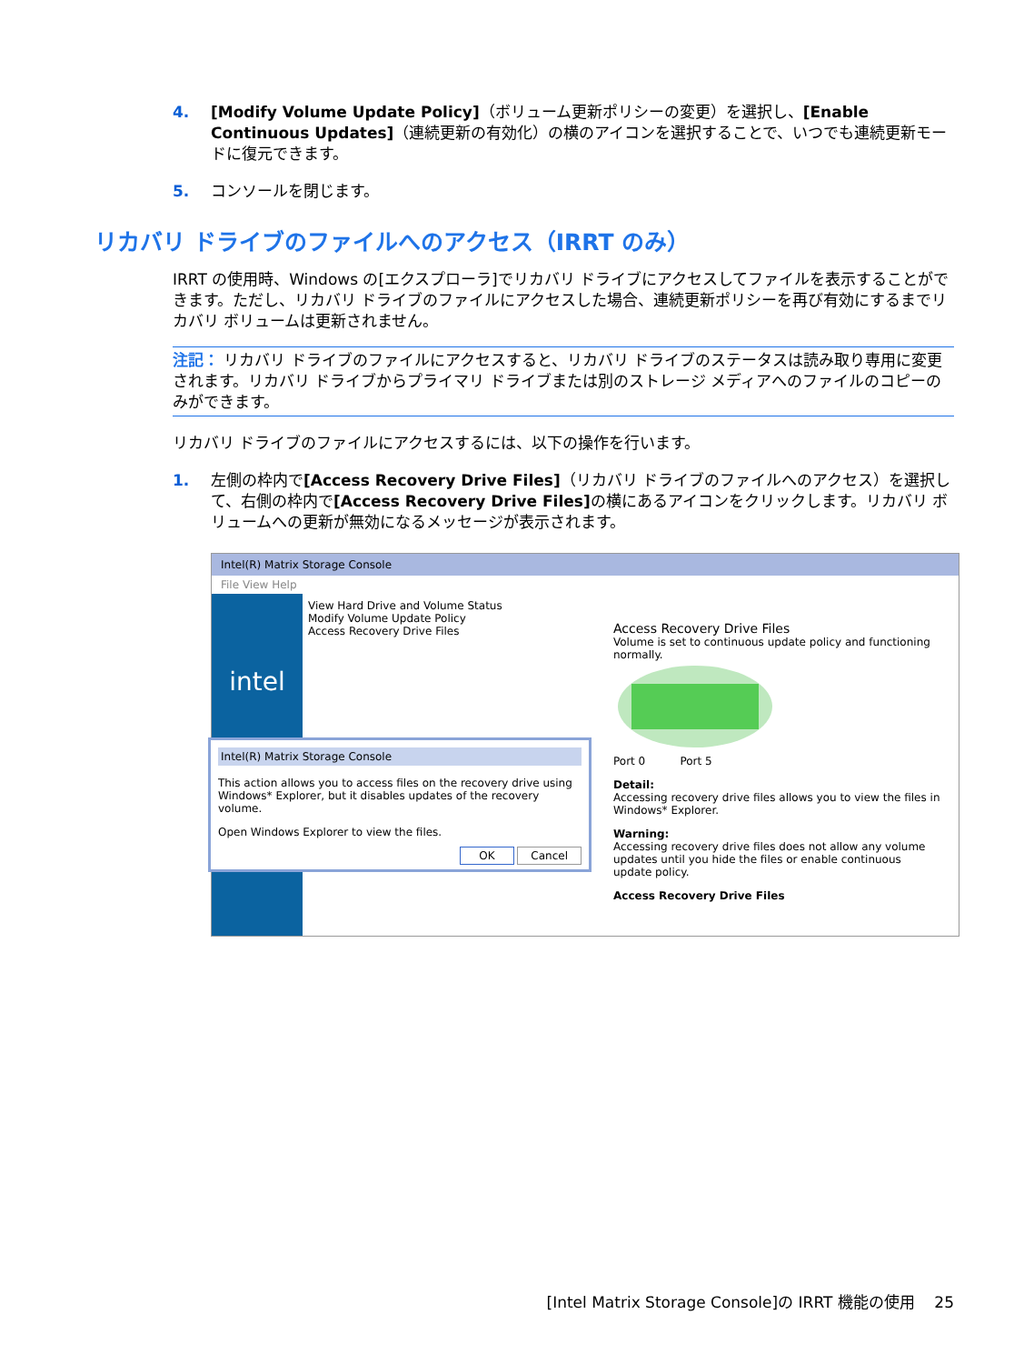4. [Modify Volume Update Policy]（ボリューム更新ポリシーの変更）を選択し、[Enable Continuous Updates]（連続更新の有効化）の横のアイコンを選択することで、いつでも連続更新モードに復元できます。
5. コンソールを閉じます。
リカバリ ドライブのファイルへのアクセス（IRRT のみ）
IRRT の使用時、Windows の[エクスプローラ]でリカバリ ドライブにアクセスしてファイルを表示することができます。ただし、リカバリ ドライブのファイルにアクセスした場合、連続更新ポリシーを再び有効にするまでリカバリ ボリュームは更新されません。
注記： リカバリ ドライブのファイルにアクセスすると、リカバリ ドライブのステータスは読み取り専用に変更されます。リカバリ ドライブからプライマリ ドライブまたは別のストレージ メディアへのファイルのコピーのみができます。
リカバリ ドライブのファイルにアクセスするには、以下の操作を行います。
1. 左側の枠内で[Access Recovery Drive Files]（リカバリ ドライブのファイルへのアクセス）を選択して、右側の枠内で[Access Recovery Drive Files] の横にあるアイコンをクリックします。リカバリ ボリュームへの更新が無効になるメッセージが表示されます。
Intel(R) Matrix Storage Console
File View Help
intel
View Hard Drive and Volume Status
Modify Volume Update Policy
Access Recovery Drive Files
Intel(R) Matrix Storage Console
This action allows you to access files on the recovery drive using Windows* Explorer, but it disables updates of the recovery volume.
Open Windows Explorer to view the files.
OK Cancel
Access Recovery Drive Files
Volume is set to continuous update policy and functioning normally.
Port 0 Port 5
Detail:
Accessing recovery drive files allows you to view the files in Windows* Explorer.
Warning:
Accessing recovery drive files does not allow any volume updates until you hide the files or enable continuous update policy.
Access Recovery Drive Files
[Intel Matrix Storage Console]の IRRT 機能の使用 25